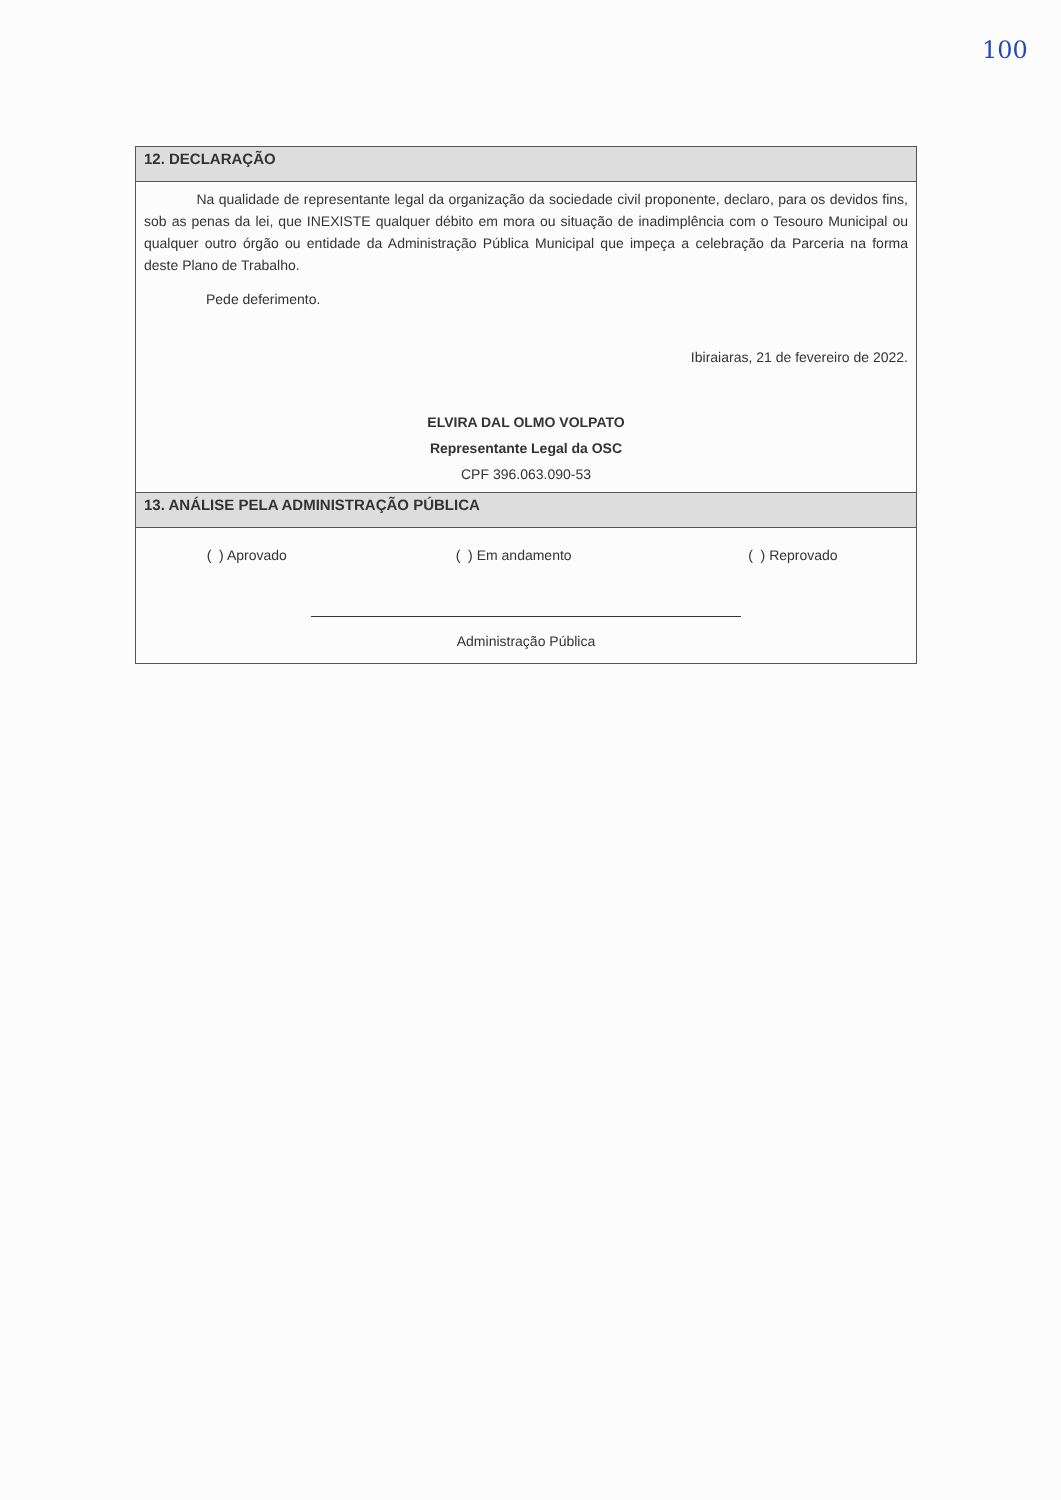100
12. DECLARAÇÃO
Na qualidade de representante legal da organização da sociedade civil proponente, declaro, para os devidos fins, sob as penas da lei, que INEXISTE qualquer débito em mora ou situação de inadimplência com o Tesouro Municipal ou qualquer outro órgão ou entidade da Administração Pública Municipal que impeça a celebração da Parceria na forma deste Plano de Trabalho.
Pede deferimento.
Ibiraiaras, 21 de fevereiro de 2022.
ELVIRA DAL OLMO VOLPATO
Representante Legal da OSC
CPF 396.063.090-53
13. ANÁLISE PELA ADMINISTRAÇÃO PÚBLICA
| ( ) Aprovado | ( ) Em andamento | ( ) Reprovado |
Administração Pública